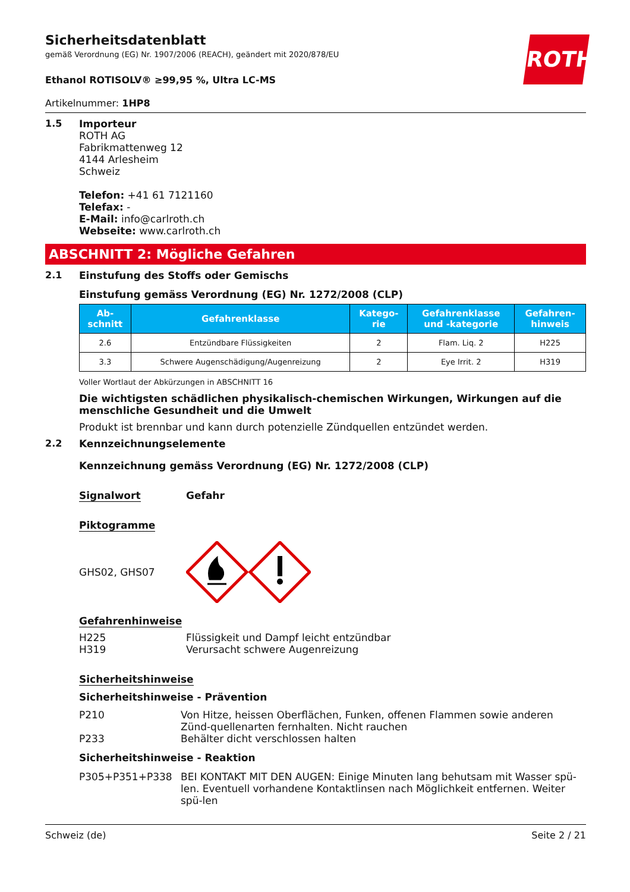ROTH
Sicherheitsdatenblatt
gemäß Verordnung (EG) Nr. 1907/2006 (REACH), geändert mit 2020/878/EU
Ethanol ROTISOLV® ≥99,95 %, Ultra LC-MS
Artikelnummer: 1HP8
1.5 Importeur
ROTH AG
Fabrikmattenweg 12
4144 Arlesheim
Schweiz
Telefon: +41 61 7121160
Telefax: -
E-Mail: info@carlroth.ch
Webseite: www.carlroth.ch
ABSCHNITT 2: Mögliche Gefahren
2.1 Einstufung des Stoffs oder Gemischs
Einstufung gemäss Verordnung (EG) Nr. 1272/2008 (CLP)
| Ab- schnitt | Gefahrenklasse | Katego- rie | Gefahrenklasse und -kategorie | Gefahren- hinweis |
| --- | --- | --- | --- | --- |
| 2.6 | Entzündbare Flüssigkeiten | 2 | Flam. Liq. 2 | H225 |
| 3.3 | Schwere Augenschädigung/Augenreizung | 2 | Eye Irrit. 2 | H319 |
Voller Wortlaut der Abkürzungen in ABSCHNITT 16
Die wichtigsten schädlichen physikalisch-chemischen Wirkungen, Wirkungen auf die menschliche Gesundheit und die Umwelt
Produkt ist brennbar und kann durch potenzielle Zündquellen entzündet werden.
2.2 Kennzeichnungselemente
Kennzeichnung gemäss Verordnung (EG) Nr. 1272/2008 (CLP)
Signalwort Gefahr
Piktogramme
GHS02, GHS07
Gefahrenhinweise
H225 Flüssigkeit und Dampf leicht entzündbar
H319 Verursacht schwere Augenreizung
Sicherheitshinweise
Sicherheitshinweise - Prävention
P210 Von Hitze, heissen Oberflächen, Funken, offenen Flammen sowie anderen Zünd-quellenarten fernhalten. Nicht rauchen
P233 Behälter dicht verschlossen halten
Sicherheitshinweise - Reaktion
P305+P351+P338 BEI KONTAKT MIT DEN AUGEN: Einige Minuten lang behutsam mit Wasser spü-len. Eventuell vorhandene Kontaktlinsen nach Möglichkeit entfernen. Weiter spü-len
Schweiz (de) Seite 2 / 21